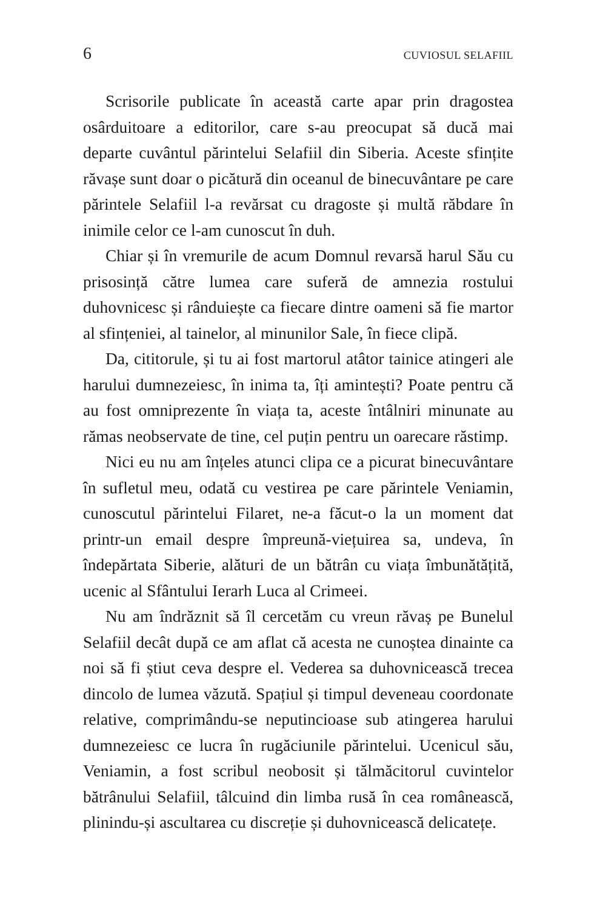6 CUVIOSUL SELAFIIL
Scrisorile publicate în această carte apar prin dragostea osârduitoare a editorilor, care s-au preocupat să ducă mai departe cuvântul părintelui Selafiil din Siberia. Aceste sfințite răvașe sunt doar o picătură din oceanul de binecuvântare pe care părintele Selafiil l-a revărsat cu dragoste și multă răbdare în inimile celor ce l-am cunoscut în duh.
Chiar și în vremurile de acum Domnul revarsă harul Său cu prisosință către lumea care suferă de amnezia rostului duhovnicesc și rânduiește ca fiecare dintre oameni să fie martor al sfințeniei, al tainelor, al minunilor Sale, în fiece clipă.
Da, cititorule, și tu ai fost martorul atâtor tainice atingeri ale harului dumnezeiesc, în inima ta, îți amintești? Poate pentru că au fost omniprezente în viața ta, aceste întâlniri minunate au rămas neobservate de tine, cel puțin pentru un oarecare răstimp.
Nici eu nu am înțeles atunci clipa ce a picurat binecuvântare în sufletul meu, odată cu vestirea pe care părintele Veniamin, cunoscutul părintelui Filaret, ne-a făcut-o la un moment dat printr-un email despre împreună-viețuirea sa, undeva, în îndepărtata Siberie, alături de un bătrân cu viața îmbunătățită, ucenic al Sfântului Ierarh Luca al Crimeei.
Nu am îndrăznit să îl cercetăm cu vreun răvaș pe Bunelul Selafiil decât după ce am aflat că acesta ne cunoștea dinainte ca noi să fi știut ceva despre el. Vederea sa duhovnicească trecea dincolo de lumea văzută. Spațiul și timpul deveneau coordonate relative, comprimându-se neputincioase sub atingerea harului dumnezeiesc ce lucra în rugăciunile părintelui. Ucenicul său, Veniamin, a fost scribul neobosit și tălmăcitorul cuvintelor bătrânului Selafiil, tâlcuind din limba rusă în cea românească, plinindu-și ascultarea cu discreție și duhovnicească delicatețe.